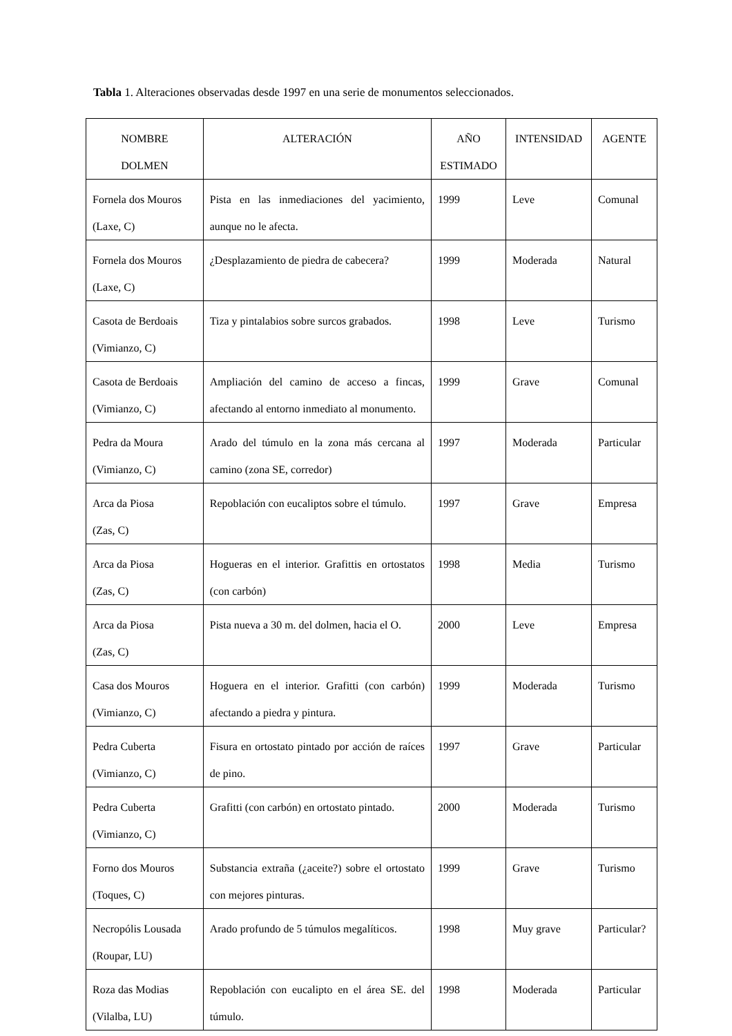Tabla 1. Alteraciones observadas desde 1997 en una serie de monumentos seleccionados.
| NOMBRE DOLMEN | ALTERACIÓN | AÑO ESTIMADO | INTENSIDAD | AGENTE |
| --- | --- | --- | --- | --- |
| Fornela dos Mouros (Laxe, C) | Pista en las inmediaciones del yacimiento, aunque no le afecta. | 1999 | Leve | Comunal |
| Fornela dos Mouros (Laxe, C) | ¿Desplazamiento de piedra de cabecera? | 1999 | Moderada | Natural |
| Casota de Berdoais (Vimianzo, C) | Tiza y pintalabios sobre surcos grabados. | 1998 | Leve | Turismo |
| Casota de Berdoais (Vimianzo, C) | Ampliación del camino de acceso a fincas, afectando al entorno inmediato al monumento. | 1999 | Grave | Comunal |
| Pedra da Moura (Vimianzo, C) | Arado del túmulo en la zona más cercana al camino (zona SE, corredor) | 1997 | Moderada | Particular |
| Arca da Piosa (Zas, C) | Repoblación con eucaliptos sobre el túmulo. | 1997 | Grave | Empresa |
| Arca da Piosa (Zas, C) | Hogueras en el interior. Grafittis en ortostatos (con carbón) | 1998 | Media | Turismo |
| Arca da Piosa (Zas, C) | Pista nueva a 30 m. del dolmen, hacia el O. | 2000 | Leve | Empresa |
| Casa dos Mouros (Vimianzo, C) | Hoguera en el interior. Grafitti (con carbón) afectando a piedra y pintura. | 1999 | Moderada | Turismo |
| Pedra Cuberta (Vimianzo, C) | Fisura en ortostato pintado por acción de raíces de pino. | 1997 | Grave | Particular |
| Pedra Cuberta (Vimianzo, C) | Grafitti (con carbón) en ortostato pintado. | 2000 | Moderada | Turismo |
| Forno dos Mouros (Toques, C) | Substancia extraña (¿aceite?) sobre el ortostato con mejores pinturas. | 1999 | Grave | Turismo |
| Necropólis Lousada (Roupar, LU) | Arado profundo de 5 túmulos megalíticos. | 1998 | Muy grave | Particular? |
| Roza das Modias (Vilalba, LU) | Repoblación con eucalipto en el área SE. del túmulo. | 1998 | Moderada | Particular |